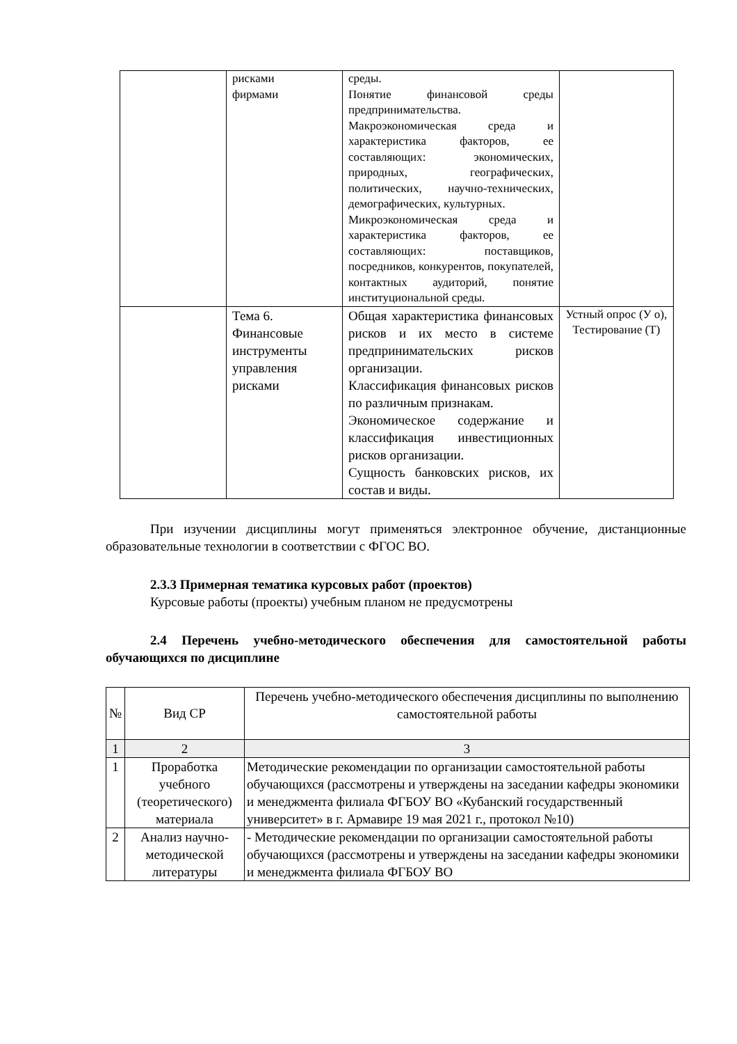| | рисками фирмами | среды. Понятие финансовой среды предпринимательства. Макроэкономическая среда и характеристика факторов, ее составляющих: экономических, природных, географических, политических, научно-технических, демографических, культурных. Микроэкономическая среда и характеристика факторов, ее составляющих: поставщиков, посредников, конкурентов, покупателей, контактных аудиторий, понятие институциональной среды. | |
| | Тема 6. Финансовые инструменты управления рисками | Общая характеристика финансовых рисков и их место в системе предпринимательских рисков организации. Классификация финансовых рисков по различным признакам. Экономическое содержание и классификация инвестиционных рисков организации. Сущность банковских рисков, их состав и виды. | Устный опрос (У о), Тестирование (Т) |
При изучении дисциплины могут применяться электронное обучение, дистанционные образовательные технологии в соответствии с ФГОС ВО.
2.3.3 Примерная тематика курсовых работ (проектов)
Курсовые работы (проекты) учебным планом не предусмотрены
2.4 Перечень учебно-методического обеспечения для самостоятельной работы обучающихся по дисциплине
| № | Вид СР | Перечень учебно-методического обеспечения дисциплины по выполнению самостоятельной работы |
| --- | --- | --- |
| 1 | 2 | 3 |
| 1 | Проработка учебного (теоретического) материала | Методические рекомендации по организации самостоятельной работы обучающихся (рассмотрены и утверждены на заседании кафедры экономики и менеджмента филиала ФГБОУ ВО «Кубанский государственный университет» в г. Армавире 19 мая 2021 г., протокол №10) |
| 2 | Анализ научно-методической литературы | - Методические рекомендации по организации самостоятельной работы обучающихся (рассмотрены и утверждены на заседании кафедры экономики и менеджмента филиала ФГБОУ ВО |